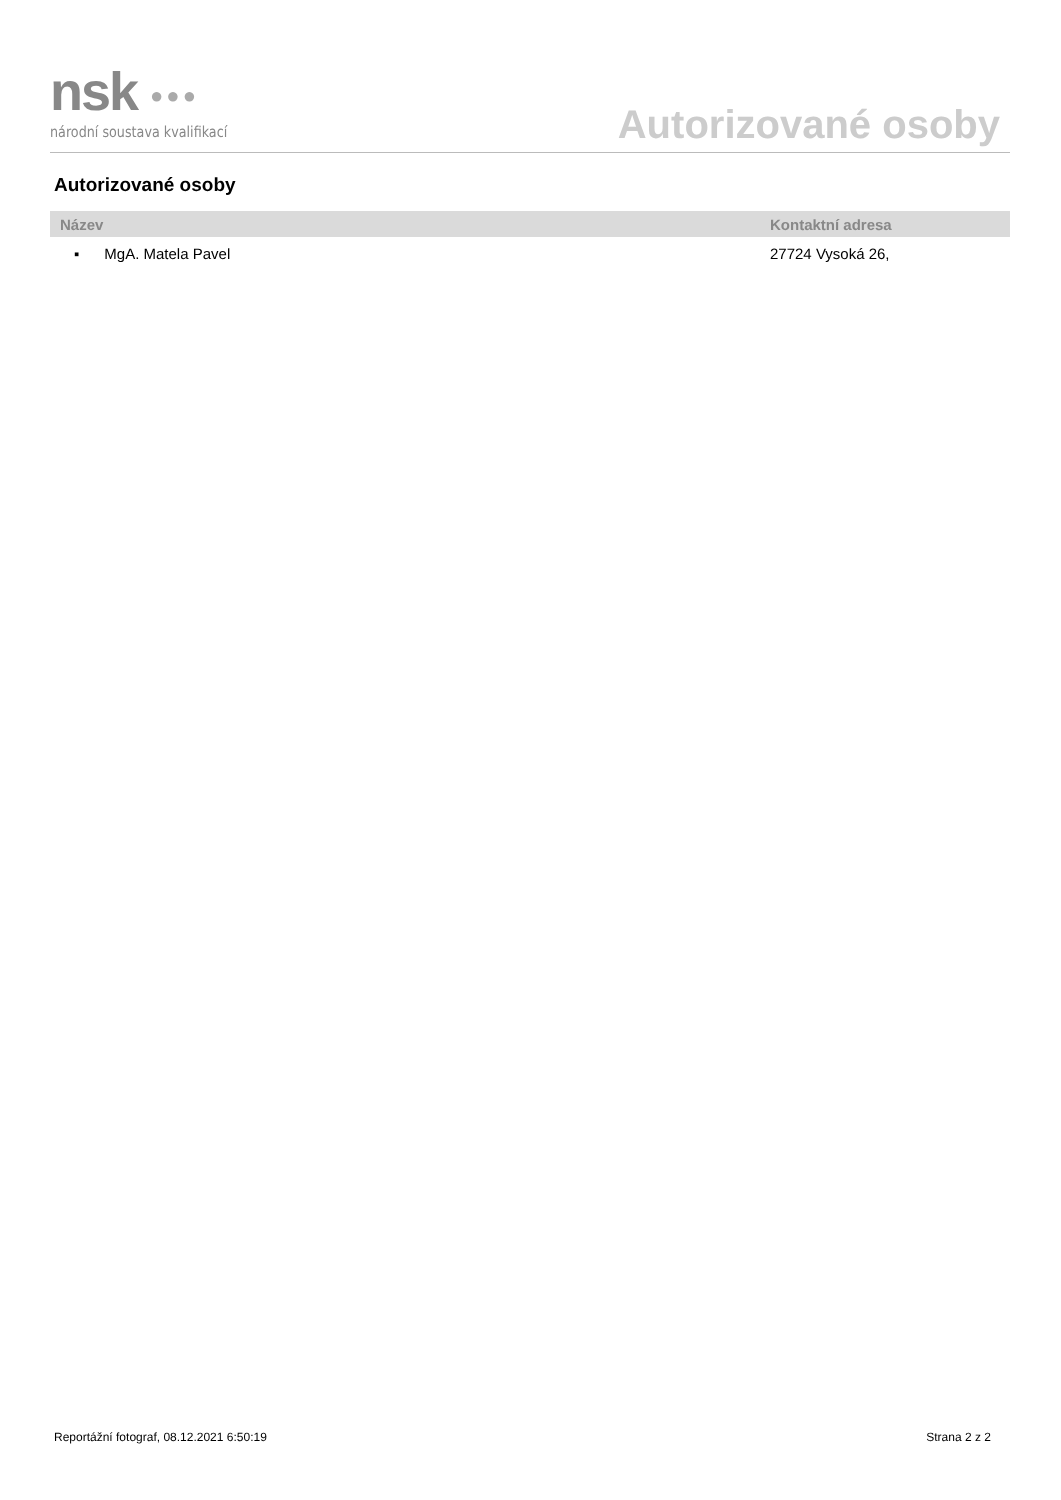nsk ●●●
národní soustava kvalifikací
Autorizované osoby
Autorizované osoby
| Název | Kontaktní adresa |
| --- | --- |
| ▪ MgA. Matela Pavel | 27724 Vysoká 26, |
Reportážní fotograf, 08.12.2021 6:50:19 Strana 2 z 2